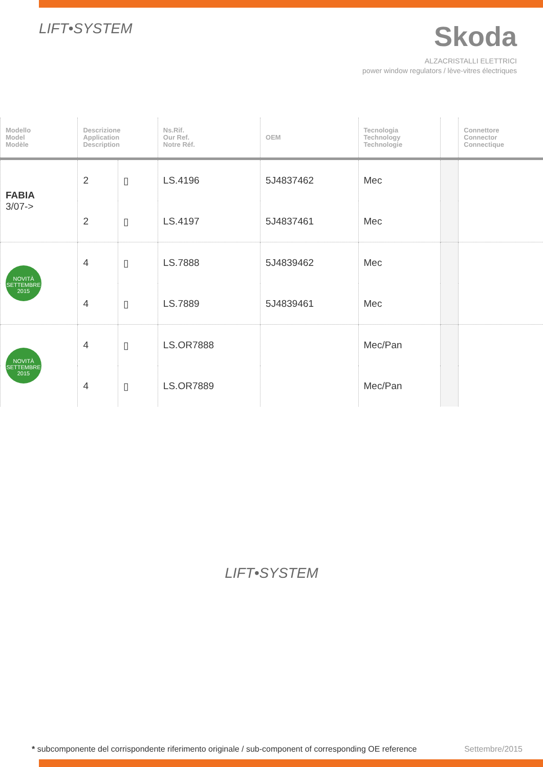LIFT•SYSTEM
Skoda
ALZACRISTALLI ELETTRICI
power window regulators / lève-vitres électriques
| Modello Model Modèle | Descrizione Application Description | | Ns.Rif. Our Ref. Notre Réf. | OEM | Tecnologia Technology Technologie | | Connettore Connector Connectique |
| --- | --- | --- | --- | --- | --- | --- | --- |
| FABIA 3/07-> | 2 | ▯ | LS.4196 | 5J4837462 | Mec | | |
| | 2 | ▯ | LS.4197 | 5J4837461 | Mec | | |
| NOVITÀ SETTEMBRE 2015 | 4 | ▯ | LS.7888 | 5J4839462 | Mec | | |
| | 4 | ▯ | LS.7889 | 5J4839461 | Mec | | |
| NOVITÀ SETTEMBRE 2015 | 4 | ▯ | LS.OR7888 | | Mec/Pan | | |
| | 4 | ▯ | LS.OR7889 | | Mec/Pan | | |
LIFT•SYSTEM
* subcomponente del corrispondente riferimento originale / sub-component of corresponding OE reference Settembre/2015